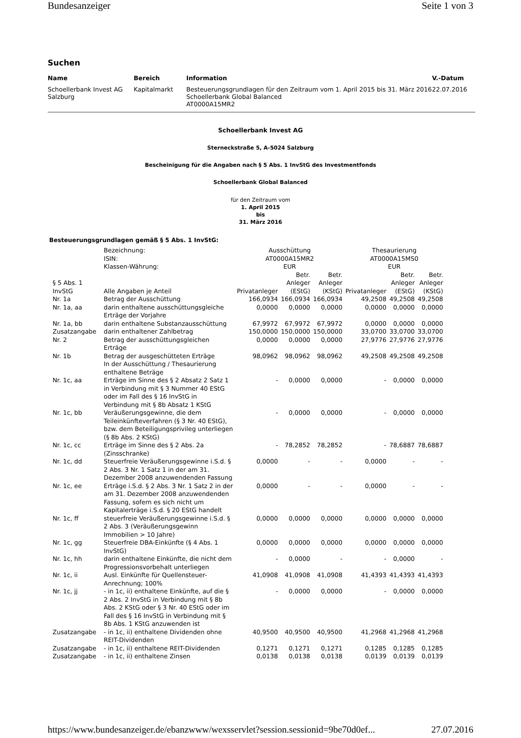Bundesanzeiger Seite 1 von 3
Suchen
| Name | Bereich | Information | V.-Datum |
| --- | --- | --- | --- |
| Schoellerbank Invest AG Salzburg | Kapitalmarkt | Besteuerungsgrundlagen für den Zeitraum vom 1. April 2015 bis 31. März 2016 Schoellerbank Global Balanced AT0000A15MR2 | 22.07.2016 |
Schoellerbank Invest AG
Sterneckstraße 5, A-5024 Salzburg
Bescheinigung für die Angaben nach § 5 Abs. 1 InvStG des Investmentfonds
Schoellerbank Global Balanced
für den Zeitraum vom
1. April 2015
bis
31. März 2016
Besteuerungsgrundlagen gemäß § 5 Abs. 1 InvStG:
| | Bezeichnung: ISIN: Klassen-Währung: | Ausschüttung AT0000A15MR2 EUR | | | Thesaurierung AT0000A15MS0 EUR | | |
| § 5 Abs. 1 InvStG | Alle Angaben je Anteil | Privatanleger | Betr. Anleger (EStG) | Betr. Anleger (KStG) | Privatanleger | Betr. Anleger (EStG) | Betr. Anleger (KStG) |
| Nr. 1a | Betrag der Ausschüttung | 166,0934 | 166,0934 | 166,0934 | 49,2508 | 49,2508 | 49,2508 |
| Nr. 1a, aa | darin enthaltene ausschüttungsgleiche Erträge der Vorjahre | 0,0000 | 0,0000 | 0,0000 | 0,0000 | 0,0000 | 0,0000 |
| Nr. 1a, bb | darin enthaltene Substanzausschüttung | 67,9972 | 67,9972 | 67,9972 | 0,0000 | 0,0000 | 0,0000 |
| Zusatzangabe | darin enthaltener Zahlbetrag | 150,0000 | 150,0000 | 150,0000 | 33,0700 | 33,0700 | 33,0700 |
| Nr. 2 | Betrag der ausschüttungsgleichen Erträge | 0,0000 | 0,0000 | 0,0000 | 27,9776 | 27,9776 | 27,9776 |
| Nr. 1b | Betrag der ausgeschütteten Erträge In der Ausschüttung / Thesaurierung enthaltene Beträge | 98,0962 | 98,0962 | 98,0962 | 49,2508 | 49,2508 | 49,2508 |
| Nr. 1c, aa | Erträge im Sinne des § 2 Absatz 2 Satz 1 in Verbindung mit § 3 Nummer 40 EStG oder im Fall des § 16 InvStG in Verbindung mit § 8b Absatz 1 KStG | - | 0,0000 | 0,0000 | - | 0,0000 | 0,0000 |
| Nr. 1c, bb | Veräußerungsgewinne, die dem Teileinkünfteverfahren (§ 3 Nr. 40 EStG), bzw. dem Beteiligungsprivileg unterliegen (§ 8b Abs. 2 KStG) | - | 0,0000 | 0,0000 | - | 0,0000 | 0,0000 |
| Nr. 1c, cc | Erträge im Sinne des § 2 Abs. 2a (Zinsschranke) | - | 78,2852 | 78,2852 | - | 78,6887 | 78,6887 |
| Nr. 1c, dd | Steuerfreie Veräußerungsgewinne i.S.d. § 2 Abs. 3 Nr. 1 Satz 1 in der am 31. Dezember 2008 anzuwendenden Fassung | 0,0000 | - | - | 0,0000 | - | - |
| Nr. 1c, ee | Erträge i.S.d. § 2 Abs. 3 Nr. 1 Satz 2 in der am 31. Dezember 2008 anzuwendenden Fassung, sofern es sich nicht um Kapitalerträge i.S.d. § 20 EStG handelt | 0,0000 | - | - | 0,0000 | - | - |
| Nr. 1c, ff | steuerfreie Veräußerungsgewinne i.S.d. § 2 Abs. 3 (Veräußerungsgewinn Immobilien > 10 Jahre) | 0,0000 | 0,0000 | 0,0000 | 0,0000 | 0,0000 | 0,0000 |
| Nr. 1c, gg | Steuerfreie DBA-Einkünfte (§ 4 Abs. 1 InvStG) | 0,0000 | 0,0000 | 0,0000 | 0,0000 | 0,0000 | 0,0000 |
| Nr. 1c, hh | darin enthaltene Einkünfte, die nicht dem Progressionsvorbehalt unterliegen | - | 0,0000 | - | - | 0,0000 | - |
| Nr. 1c, ii | Ausl. Einkünfte für Quellensteuer-Anrechnung; 100% | 41,0908 | 41,0908 | 41,0908 | 41,4393 | 41,4393 | 41,4393 |
| Nr. 1c, jj | - in 1c, ii) enthaltene Einkünfte, auf die § 2 Abs. 2 InvStG in Verbindung mit § 8b Abs. 2 KStG oder § 3 Nr. 40 EStG oder im Fall des § 16 InvStG in Verbindung mit § 8b Abs. 1 KStG anzuwenden ist | - | 0,0000 | 0,0000 | - | 0,0000 | 0,0000 |
| Zusatzangabe | - in 1c, ii) enthaltene Dividenden ohne REIT-Dividenden | 40,9500 | 40,9500 | 40,9500 | 41,2968 | 41,2968 | 41,2968 |
| Zusatzangabe | - in 1c, ii) enthaltene REIT-Dividenden | 0,1271 | 0,1271 | 0,1271 | 0,1285 | 0,1285 | 0,1285 |
| Zusatzangabe | - in 1c, ii) enthaltene Zinsen | 0,0138 | 0,0138 | 0,0138 | 0,0139 | 0,0139 | 0,0139 |
https://www.bundesanzeiger.de/ebanzwww/wexsservlet?session.sessionid=9be70d0ef... 27.07.2016